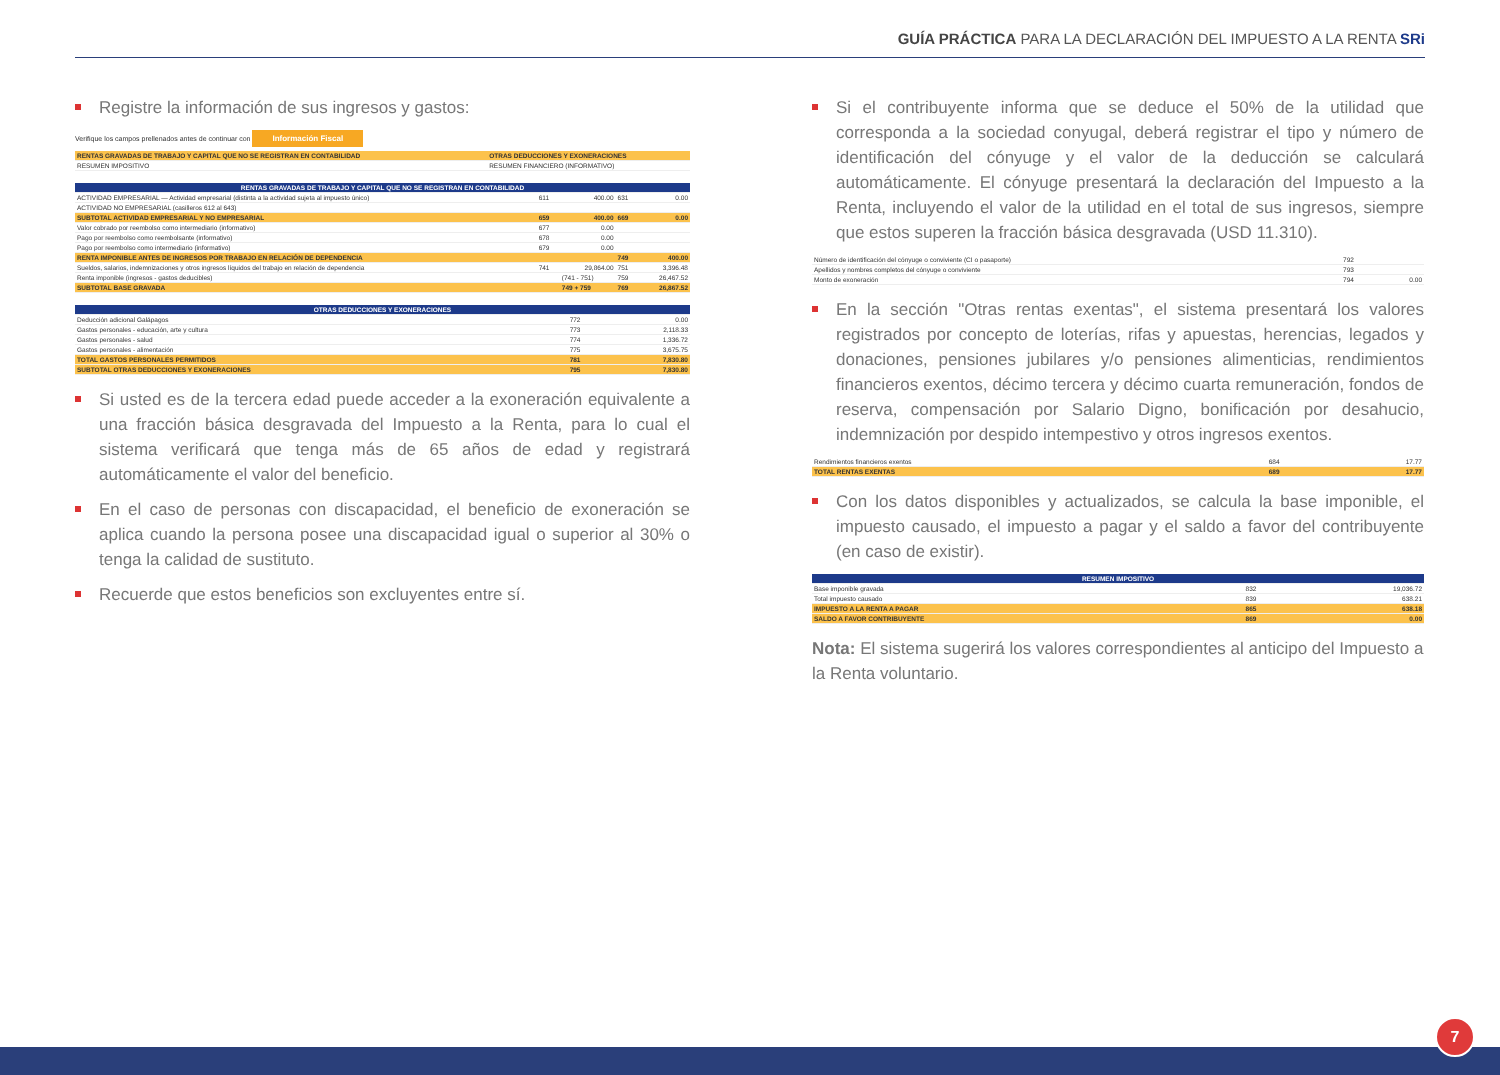GUÍA PRÁCTICA PARA LA DECLARACIÓN DEL IMPUESTO A LA RENTA SRi
Registre la información de sus ingresos y gastos:
Verifique los campos prellenados antes de continuar con Información Fiscal
| RENTAS GRAVADAS DE TRABAJO Y CAPITAL QUE NO SE REGISTRAN EN CONTABILIDAD | OTRAS DEDUCCIONES Y EXONERACIONES |
| RESUMEN IMPOSITIVO | RESUMEN FINANCIERO (INFORMATIVO) |
| RENTAS GRAVADAS DE TRABAJO Y CAPITAL QUE NO SE REGISTRAN EN CONTABILIDAD | | | | |
| --- | --- | --- | --- | --- |
| ACTIVIDAD EMPRESARIAL — Actividad empresarial (distinta a la actividad sujeta al impuesto único) | 611 | 400.00 | 631 | 0.00 |
| ACTIVIDAD NO EMPRESARIAL (casilleros 612 al 643) | | | | |
| SUBTOTAL ACTIVIDAD EMPRESARIAL Y NO EMPRESARIAL | 659 | 400.00 | 669 | 0.00 |
| Valor cobrado por reembolso como intermediario (informativo) | 677 | 0.00 | | |
| Pago por reembolso como reembolsante (informativo) | 678 | 0.00 | | |
| Pago por reembolso como intermediario (informativo) | 679 | 0.00 | | |
| RENTA IMPONIBLE ANTES DE INGRESOS POR TRABAJO EN RELACIÓN DE DEPENDENCIA | | | 749 | 400.00 |
| Sueldos, salarios, indemnizaciones y otros ingresos líquidos del trabajo en relación de dependencia | 741 | 29,864.00 | 751 | 3,396.48 |
| Renta imponible (ingresos - gastos deducibles) | | (741 - 751) | 759 | 26,467.52 |
| SUBTOTAL BASE GRAVADA | | 749 + 759 | 769 | 26,867.52 |
| OTRAS DEDUCCIONES Y EXONERACIONES | | |
| --- | --- | --- |
| Deducción adicional Galápagos | 772 | 0.00 |
| Gastos personales - educación, arte y cultura | 773 | 2,118.33 |
| Gastos personales - salud | 774 | 1,336.72 |
| Gastos personales - alimentación | 775 | 3,675.75 |
| TOTAL GASTOS PERSONALES PERMITIDOS | 781 | 7,830.80 |
| SUBTOTAL OTRAS DEDUCCIONES Y EXONERACIONES | 795 | 7,830.80 |
Si usted es de la tercera edad puede acceder a la exoneración equivalente a una fracción básica desgravada del Impuesto a la Renta, para lo cual el sistema verificará que tenga más de 65 años de edad y registrará automáticamente el valor del beneficio.
En el caso de personas con discapacidad, el beneficio de exoneración se aplica cuando la persona posee una discapacidad igual o superior al 30% o tenga la calidad de sustituto.
Recuerde que estos beneficios son excluyentes entre sí.
Si el contribuyente informa que se deduce el 50% de la utilidad que corresponda a la sociedad conyugal, deberá registrar el tipo y número de identificación del cónyuge y el valor de la deducción se calculará automáticamente. El cónyuge presentará la declaración del Impuesto a la Renta, incluyendo el valor de la utilidad en el total de sus ingresos, siempre que estos superen la fracción básica desgravada (USD 11.310).
| Número de identificación del cónyuge o conviviente (CI o pasaporte) | 792 | |
| Apellidos y nombres completos del cónyuge o conviviente | 793 | |
| Monto de exoneración | 794 | 0.00 |
En la sección "Otras rentas exentas", el sistema presentará los valores registrados por concepto de loterías, rifas y apuestas, herencias, legados y donaciones, pensiones jubilares y/o pensiones alimenticias, rendimientos financieros exentos, décimo tercera y décimo cuarta remuneración, fondos de reserva, compensación por Salario Digno, bonificación por desahucio, indemnización por despido intempestivo y otros ingresos exentos.
| Rendimientos financieros exentos | 684 | 17.77 |
| TOTAL RENTAS EXENTAS | 689 | 17.77 |
Con los datos disponibles y actualizados, se calcula la base imponible, el impuesto causado, el impuesto a pagar y el saldo a favor del contribuyente (en caso de existir).
| RESUMEN IMPOSITIVO | | |
| --- | --- | --- |
| Base imponible gravada | 832 | 19,036.72 |
| Total impuesto causado | 839 | 638.21 |
| IMPUESTO A LA RENTA A PAGAR | 865 | 638.18 |
| SALDO A FAVOR CONTRIBUYENTE | 869 | 0.00 |
Nota: El sistema sugerirá los valores correspondientes al anticipo del Impuesto a la Renta voluntario.
7